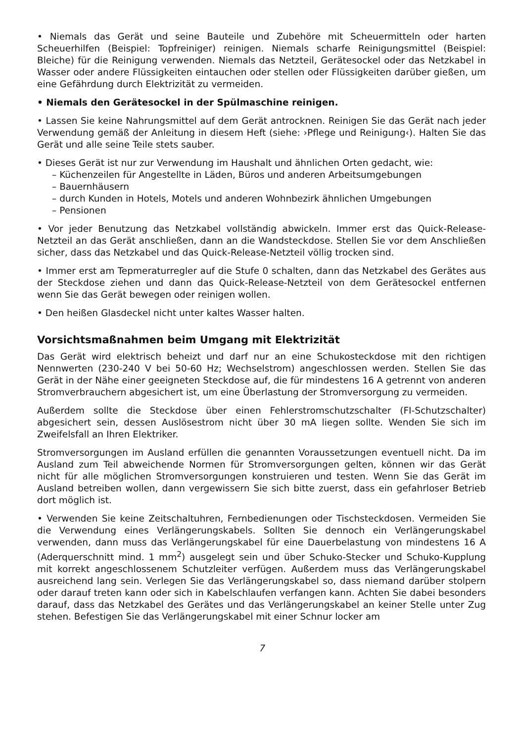• Niemals das Gerät und seine Bauteile und Zubehöre mit Scheuermitteln oder harten Scheuerhilfen (Beispiel: Topfreiniger) reinigen. Niemals scharfe Reinigungsmittel (Beispiel: Bleiche) für die Reinigung verwenden. Niemals das Netzteil, Gerätesockel oder das Netzkabel in Wasser oder andere Flüssigkeiten eintauchen oder stellen oder Flüssigkeiten darüber gießen, um eine Gefährdung durch Elektrizität zu vermeiden.
• Niemals den Gerätesockel in der Spülmaschine reinigen.
• Lassen Sie keine Nahrungsmittel auf dem Gerät antrocknen. Reinigen Sie das Gerät nach jeder Verwendung gemäß der Anleitung in diesem Heft (siehe: ›Pflege und Reinigung‹). Halten Sie das Gerät und alle seine Teile stets sauber.
• Dieses Gerät ist nur zur Verwendung im Haushalt und ähnlichen Orten gedacht, wie:
– Küchenzeilen für Angestellte in Läden, Büros und anderen Arbeitsumgebungen
– Bauernhäusern
– durch Kunden in Hotels, Motels und anderen Wohnbezirk ähnlichen Umgebungen
– Pensionen
• Vor jeder Benutzung das Netzkabel vollständig abwickeln. Immer erst das Quick-Release-Netzteil an das Gerät anschließen, dann an die Wandsteckdose. Stellen Sie vor dem Anschließen sicher, dass das Netzkabel und das Quick-Release-Netzteil völlig trocken sind.
• Immer erst am Tepmeraturregler auf die Stufe 0 schalten, dann das Netzkabel des Gerätes aus der Steckdose ziehen und dann das Quick-Release-Netzteil von dem Gerätesockel entfernen wenn Sie das Gerät bewegen oder reinigen wollen.
• Den heißen Glasdeckel nicht unter kaltes Wasser halten.
Vorsichtsmaßnahmen beim Umgang mit Elektrizität
Das Gerät wird elektrisch beheizt und darf nur an eine Schukosteckdose mit den richtigen Nennwerten (230-240 V bei 50-60 Hz; Wechselstrom) angeschlossen werden. Stellen Sie das Gerät in der Nähe einer geeigneten Steckdose auf, die für mindestens 16 A getrennt von anderen Stromverbrauchern abgesichert ist, um eine Überlastung der Stromversorgung zu vermeiden.
Außerdem sollte die Steckdose über einen Fehlerstromschutzschalter (FI-Schutzschalter) abgesichert sein, dessen Auslösestrom nicht über 30 mA liegen sollte. Wenden Sie sich im Zweifelsfall an Ihren Elektriker.
Stromversorgungen im Ausland erfüllen die genannten Voraussetzungen eventuell nicht. Da im Ausland zum Teil abweichende Normen für Stromversorgungen gelten, können wir das Gerät nicht für alle möglichen Stromversorgungen konstruieren und testen. Wenn Sie das Gerät im Ausland betreiben wollen, dann vergewissern Sie sich bitte zuerst, dass ein gefahrloser Betrieb dort möglich ist.
• Verwenden Sie keine Zeitschaltuhren, Fernbedienungen oder Tischsteckdosen. Vermeiden Sie die Verwendung eines Verlängerungskabels. Sollten Sie dennoch ein Verlängerungskabel verwenden, dann muss das Verlängerungskabel für eine Dauerbelastung von mindestens 16 A (Aderquerschnitt mind. 1 mm<sup>2</sup>) ausgelegt sein und über Schuko-Stecker und Schuko-Kupplung mit korrekt angeschlossenem Schutzleiter verfügen. Außerdem muss das Verlängerungskabel ausreichend lang sein. Verlegen Sie das Verlängerungskabel so, dass niemand darüber stolpern oder darauf treten kann oder sich in Kabelschlaufen verfangen kann. Achten Sie dabei besonders darauf, dass das Netzkabel des Gerätes und das Verlängerungskabel an keiner Stelle unter Zug stehen. Befestigen Sie das Verlängerungskabel mit einer Schnur locker am
7